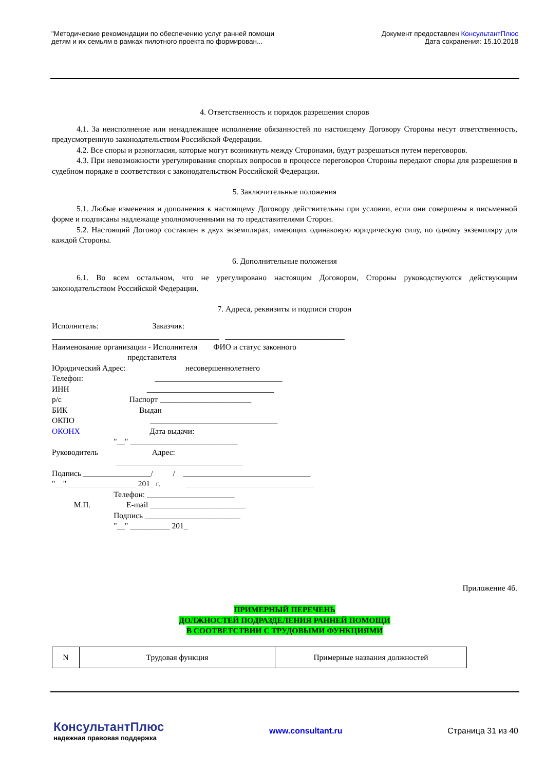"Методические рекомендации по обеспечению услуг ранней помощи
детям и их семьям в рамках пилотного проекта по формирован...
Документ предоставлен КонсультантПлюс
Дата сохранения: 15.10.2018
4. Ответственность и порядок разрешения споров
4.1. За неисполнение или ненадлежащее исполнение обязанностей по настоящему Договору Стороны несут ответственность, предусмотренную законодательством Российской Федерации.
4.2. Все споры и разногласия, которые могут возникнуть между Сторонами, будут разрешаться путем переговоров.
4.3. При невозможности урегулирования спорных вопросов в процессе переговоров Стороны передают споры для разрешения в судебном порядке в соответствии с законодательством Российской Федерации.
5. Заключительные положения
5.1. Любые изменения и дополнения к настоящему Договору действительны при условии, если они совершены в письменной форме и подписаны надлежаще уполномоченными на то представителями Сторон.
5.2. Настоящий Договор составлен в двух экземплярах, имеющих одинаковую юридическую силу, по одному экземпляру для каждой Стороны.
6. Дополнительные положения
6.1. Во всем остальном, что не урегулировано настоящим Договором, Стороны руководствуются действующим законодательством Российской Федерации.
7. Адреса, реквизиты и подписи сторон
Исполнитель:                           Заказчик:
__________________________________________   ______________________________
Наименование организации - Исполнителя        ФИО и статус законного
                                      представителя
Юридический Адрес:                              несовершеннолетнего
Телефон:                                    ________________________________
ИНН                                       ________________________________
р/с                                  Паспорт _______________________
БИК                                    Выдан
ОКПО                                      ________________________________
ОКОНХ                                   Дата выдачи:
                               "__" ___________________________
Руководитель                           Адрес:
                                ________________________________
Подпись _________________/          /    ________________________________
"__" _________________ 201_ г.             ________________________________
                               Телефон: ______________________
           М.П.                  E-mail ________________________
                               Подпись ________________________
                               "__" __________ 201_
Приложение 4б.
ПРИМЕРНЫЙ ПЕРЕЧЕНЬ
ДОЛЖНОСТЕЙ ПОДРАЗДЕЛЕНИЯ РАННЕЙ ПОМОЩИ
В СООТВЕТСТВИИ С ТРУДОВЫМИ ФУНКЦИЯМИ
| N | Трудовая функция | Примерные названия должностей |
КонсультантПлюс
надежная правовая поддержка
www.consultant.ru Страница 31 из 40